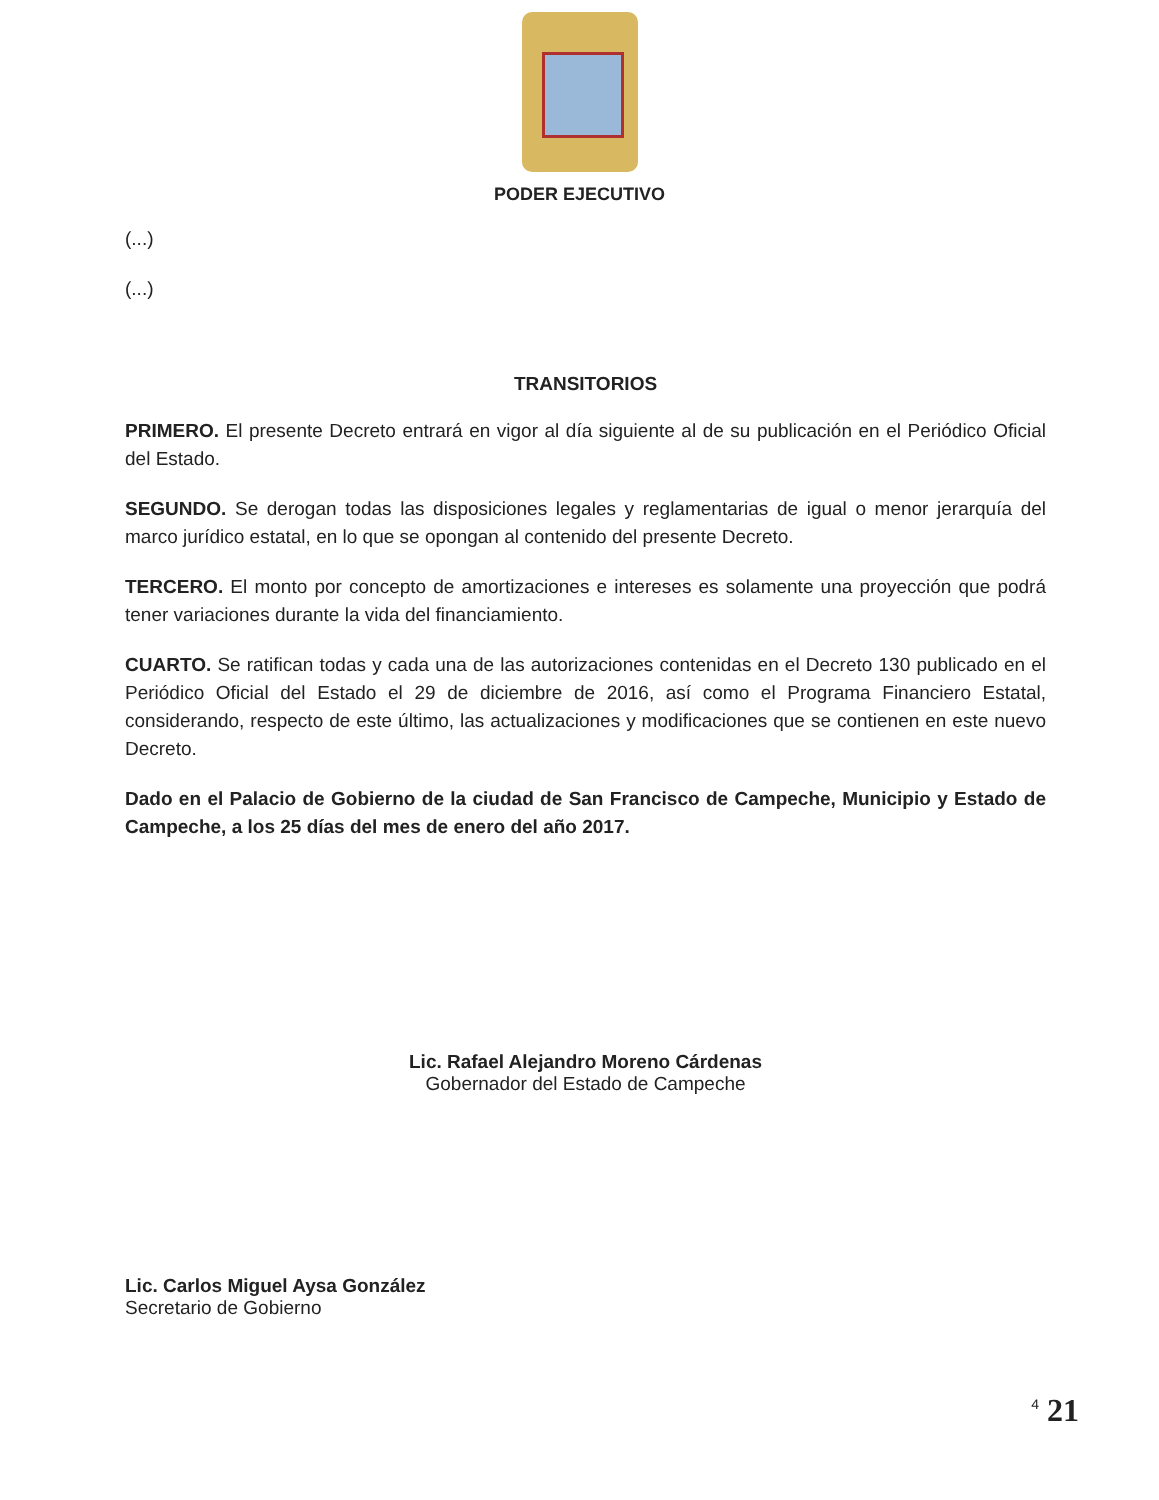PODER EJECUTIVO
(...)
(...)
TRANSITORIOS
PRIMERO. El presente Decreto entrará en vigor al día siguiente al de su publicación en el Periódico Oficial del Estado.
SEGUNDO. Se derogan todas las disposiciones legales y reglamentarias de igual o menor jerarquía del marco jurídico estatal, en lo que se opongan al contenido del presente Decreto.
TERCERO. El monto por concepto de amortizaciones e intereses es solamente una proyección que podrá tener variaciones durante la vida del financiamiento.
CUARTO. Se ratifican todas y cada una de las autorizaciones contenidas en el Decreto 130 publicado en el Periódico Oficial del Estado el 29 de diciembre de 2016, así como el Programa Financiero Estatal, considerando, respecto de este último, las actualizaciones y modificaciones que se contienen en este nuevo Decreto.
Dado en el Palacio de Gobierno de la ciudad de San Francisco de Campeche, Municipio y Estado de Campeche, a los 25 días del mes de enero del año 2017.
Lic. Rafael Alejandro Moreno Cárdenas
Gobernador del Estado de Campeche
Lic. Carlos Miguel Aysa González
Secretario de Gobierno
<sup>4</sup> 21